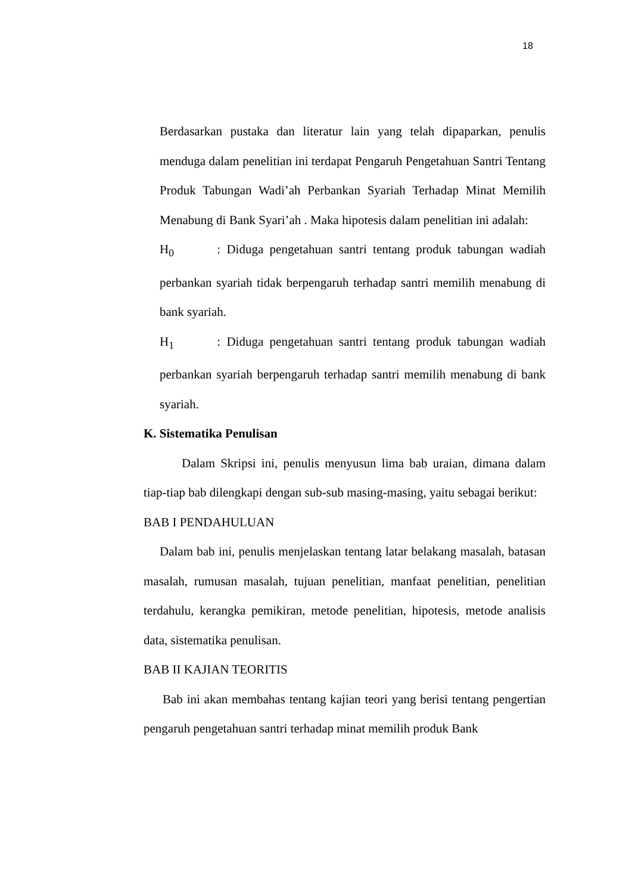18
Berdasarkan pustaka dan literatur lain yang telah dipaparkan, penulis menduga dalam penelitian ini terdapat Pengaruh Pengetahuan Santri Tentang Produk Tabungan Wadi’ah Perbankan Syariah Terhadap Minat Memilih Menabung di Bank Syari’ah . Maka hipotesis dalam penelitian ini adalah:
H<sub>0</sub> : Diduga pengetahuan santri tentang produk tabungan wadiah perbankan syariah tidak berpengaruh terhadap santri memilih menabung di bank syariah.
H<sub>1</sub> : Diduga pengetahuan santri tentang produk tabungan wadiah perbankan syariah berpengaruh terhadap santri memilih menabung di bank syariah.
K. Sistematika Penulisan
Dalam Skripsi ini, penulis menyusun lima bab uraian, dimana dalam tiap-tiap bab dilengkapi dengan sub-sub masing-masing, yaitu sebagai berikut:
BAB I PENDAHULUAN
Dalam bab ini, penulis menjelaskan tentang latar belakang masalah, batasan masalah, rumusan masalah, tujuan penelitian, manfaat penelitian, penelitian terdahulu, kerangka pemikiran, metode penelitian, hipotesis, metode analisis data, sistematika penulisan.
BAB II KAJIAN TEORITIS
Bab ini akan membahas tentang kajian teori yang berisi tentang pengertian pengaruh pengetahuan santri terhadap minat memilih produk Bank